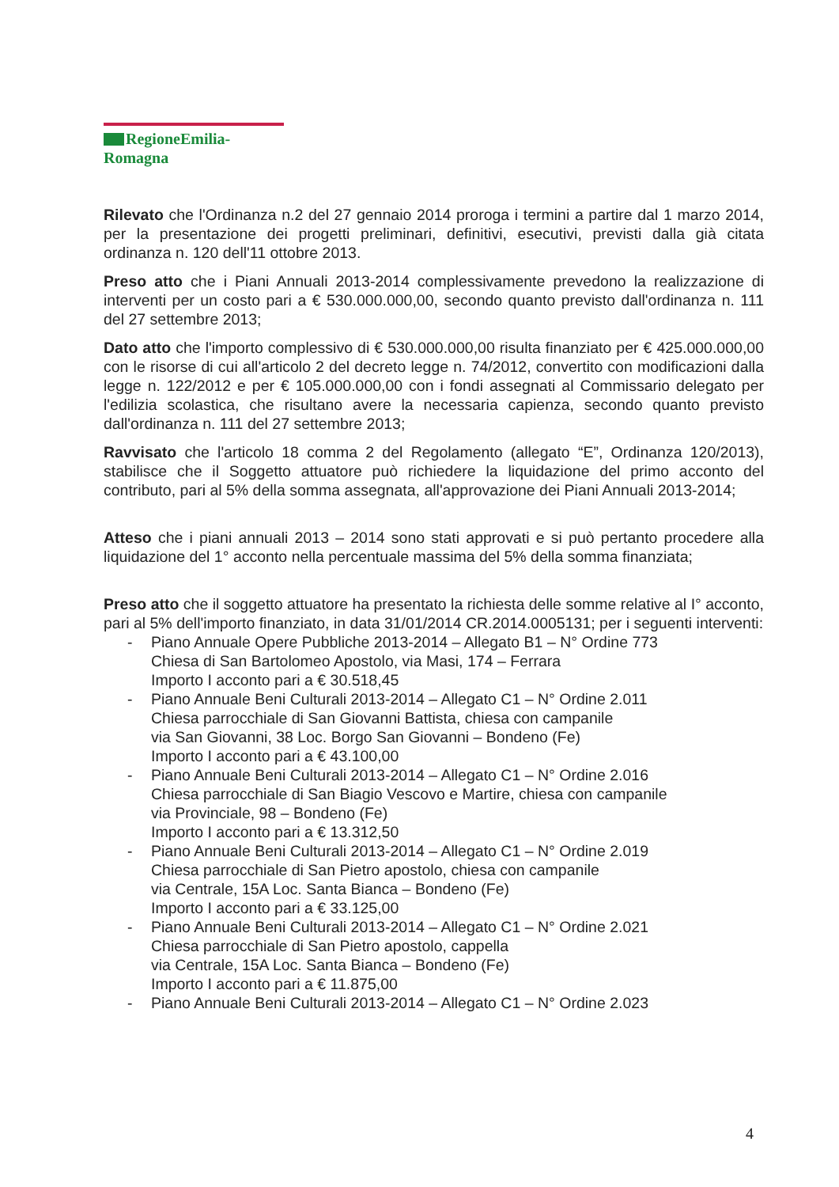RegioneEmilia-Romagna
Rilevato che l'Ordinanza n.2 del 27 gennaio 2014 proroga i termini a partire dal 1 marzo 2014, per la presentazione dei progetti preliminari, definitivi, esecutivi, previsti dalla già citata ordinanza n. 120 dell'11 ottobre 2013.
Preso atto che i Piani Annuali 2013-2014 complessivamente prevedono la realizzazione di interventi per un costo pari a € 530.000.000,00, secondo quanto previsto dall'ordinanza n. 111 del 27 settembre 2013;
Dato atto che l'importo complessivo di € 530.000.000,00 risulta finanziato per € 425.000.000,00 con le risorse di cui all'articolo 2 del decreto legge n. 74/2012, convertito con modificazioni dalla legge n. 122/2012 e per € 105.000.000,00 con i fondi assegnati al Commissario delegato per l'edilizia scolastica, che risultano avere la necessaria capienza, secondo quanto previsto dall'ordinanza n. 111 del 27 settembre 2013;
Ravvisato che l'articolo 18 comma 2 del Regolamento (allegato “E”, Ordinanza 120/2013), stabilisce che il Soggetto attuatore può richiedere la liquidazione del primo acconto del contributo, pari al 5% della somma assegnata, all'approvazione dei Piani Annuali 2013-2014;
Atteso che i piani annuali 2013 – 2014 sono stati approvati e si può pertanto procedere alla liquidazione del 1° acconto nella percentuale massima del 5% della somma finanziata;
Preso atto che il soggetto attuatore ha presentato la richiesta delle somme relative al I° acconto, pari al 5% dell'importo finanziato, in data 31/01/2014 CR.2014.0005131; per i seguenti interventi:
- Piano Annuale Opere Pubbliche 2013-2014 – Allegato B1 – N° Ordine 773
Chiesa di San Bartolomeo Apostolo, via Masi, 174 – Ferrara
Importo I acconto pari a € 30.518,45
- Piano Annuale Beni Culturali 2013-2014 – Allegato C1 – N° Ordine 2.011
Chiesa parrocchiale di San Giovanni Battista, chiesa con campanile
via San Giovanni, 38 Loc. Borgo San Giovanni – Bondeno (Fe)
Importo I acconto pari a € 43.100,00
- Piano Annuale Beni Culturali 2013-2014 – Allegato C1 – N° Ordine 2.016
Chiesa parrocchiale di San Biagio Vescovo e Martire, chiesa con campanile
via Provinciale, 98 – Bondeno (Fe)
Importo I acconto pari a € 13.312,50
- Piano Annuale Beni Culturali 2013-2014 – Allegato C1 – N° Ordine 2.019
Chiesa parrocchiale di San Pietro apostolo, chiesa con campanile
via Centrale, 15A Loc. Santa Bianca – Bondeno (Fe)
Importo I acconto pari a € 33.125,00
- Piano Annuale Beni Culturali 2013-2014 – Allegato C1 – N° Ordine 2.021
Chiesa parrocchiale di San Pietro apostolo, cappella
via Centrale, 15A Loc. Santa Bianca – Bondeno (Fe)
Importo I acconto pari a € 11.875,00
- Piano Annuale Beni Culturali 2013-2014 – Allegato C1 – N° Ordine 2.023
4